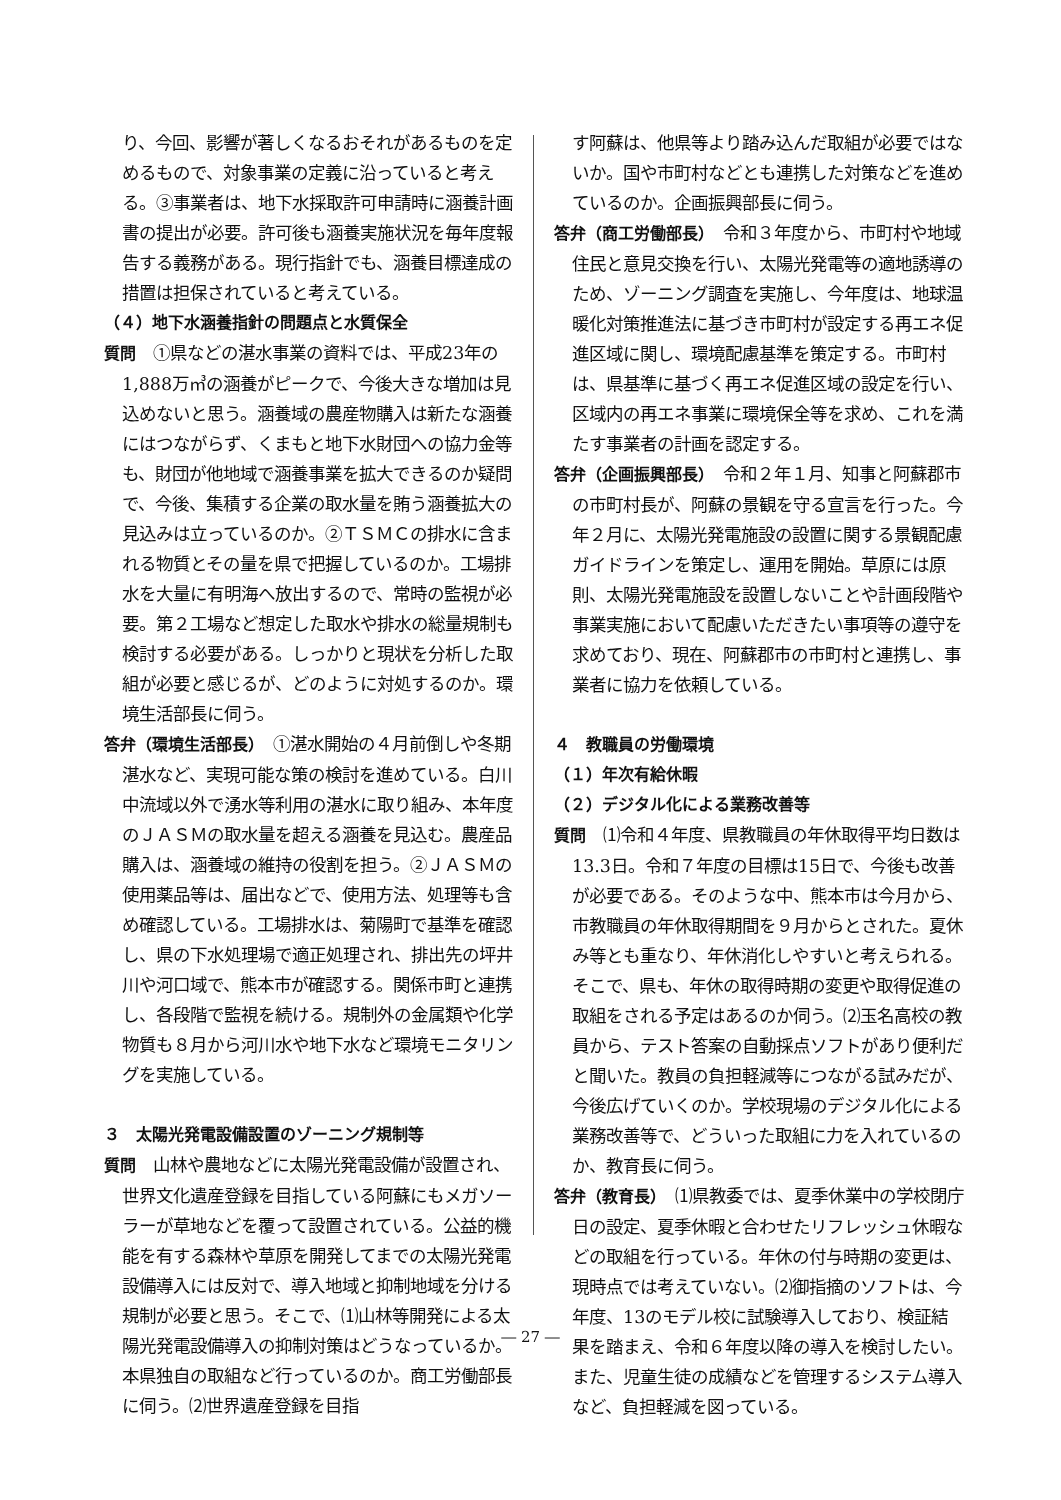り、今回、影響が著しくなるおそれがあるものを定めるもので、対象事業の定義に沿っていると考える。③事業者は、地下水採取許可申請時に涵養計画書の提出が必要。許可後も涵養実施状況を毎年度報告する義務がある。現行指針でも、涵養目標達成の措置は担保されていると考えている。
（４）地下水涵養指針の問題点と水質保全
質問　①県などの湛水事業の資料では、平成23年の1,888万㎥の涵養がピークで、今後大きな増加は見込めないと思う。涵養域の農産物購入は新たな涵養にはつながらず、くまもと地下水財団への協力金等も、財団が他地域で涵養事業を拡大できるのか疑問で、今後、集積する企業の取水量を賄う涵養拡大の見込みは立っているのか。②ＴＳＭＣの排水に含まれる物質とその量を県で把握しているのか。工場排水を大量に有明海へ放出するので、常時の監視が必要。第２工場など想定した取水や排水の総量規制も検討する必要がある。しっかりと現状を分析した取組が必要と感じるが、どのように対処するのか。環境生活部長に伺う。
答弁（環境生活部長）　①湛水開始の４月前倒しや冬期湛水など、実現可能な策の検討を進めている。白川中流域以外で湧水等利用の湛水に取り組み、本年度のＪＡＳＭの取水量を超える涵養を見込む。農産品購入は、涵養域の維持の役割を担う。②ＪＡＳＭの使用薬品等は、届出などで、使用方法、処理等も含め確認している。工場排水は、菊陽町で基準を確認し、県の下水処理場で適正処理され、排出先の坪井川や河口域で、熊本市が確認する。関係市町と連携し、各段階で監視を続ける。規制外の金属類や化学物質も８月から河川水や地下水など環境モニタリングを実施している。
３　太陽光発電設備設置のゾーニング規制等
質問　山林や農地などに太陽光発電設備が設置され、世界文化遺産登録を目指している阿蘇にもメガソーラーが草地などを覆って設置されている。公益的機能を有する森林や草原を開発してまでの太陽光発電設備導入には反対で、導入地域と抑制地域を分ける規制が必要と思う。そこで、⑴山林等開発による太陽光発電設備導入の抑制対策はどうなっているか。本県独自の取組など行っているのか。商工労働部長に伺う。⑵世界遺産登録を目指
す阿蘇は、他県等より踏み込んだ取組が必要ではないか。国や市町村などとも連携した対策などを進めているのか。企画振興部長に伺う。
答弁（商工労働部長）　令和３年度から、市町村や地域住民と意見交換を行い、太陽光発電等の適地誘導のため、ゾーニング調査を実施し、今年度は、地球温暖化対策推進法に基づき市町村が設定する再エネ促進区域に関し、環境配慮基準を策定する。市町村は、県基準に基づく再エネ促進区域の設定を行い、区域内の再エネ事業に環境保全等を求め、これを満たす事業者の計画を認定する。
答弁（企画振興部長）　令和２年１月、知事と阿蘇郡市の市町村長が、阿蘇の景観を守る宣言を行った。今年２月に、太陽光発電施設の設置に関する景観配慮ガイドラインを策定し、運用を開始。草原には原則、太陽光発電施設を設置しないことや計画段階や事業実施において配慮いただきたい事項等の遵守を求めており、現在、阿蘇郡市の市町村と連携し、事業者に協力を依頼している。
４　教職員の労働環境
（１）年次有給休暇
（２）デジタル化による業務改善等
質問　⑴令和４年度、県教職員の年休取得平均日数は13.3日。令和７年度の目標は15日で、今後も改善が必要である。そのような中、熊本市は今月から、市教職員の年休取得期間を９月からとされた。夏休み等とも重なり、年休消化しやすいと考えられる。そこで、県も、年休の取得時期の変更や取得促進の取組をされる予定はあるのか伺う。⑵玉名高校の教員から、テスト答案の自動採点ソフトがあり便利だと聞いた。教員の負担軽減等につながる試みだが、今後広げていくのか。学校現場のデジタル化による業務改善等で、どういった取組に力を入れているのか、教育長に伺う。
答弁（教育長）　⑴県教委では、夏季休業中の学校閉庁日の設定、夏季休暇と合わせたリフレッシュ休暇などの取組を行っている。年休の付与時期の変更は、現時点では考えていない。⑵御指摘のソフトは、今年度、13のモデル校に試験導入しており、検証結果を踏まえ、令和６年度以降の導入を検討したい。また、児童生徒の成績などを管理するシステム導入など、負担軽減を図っている。
― 27 ―